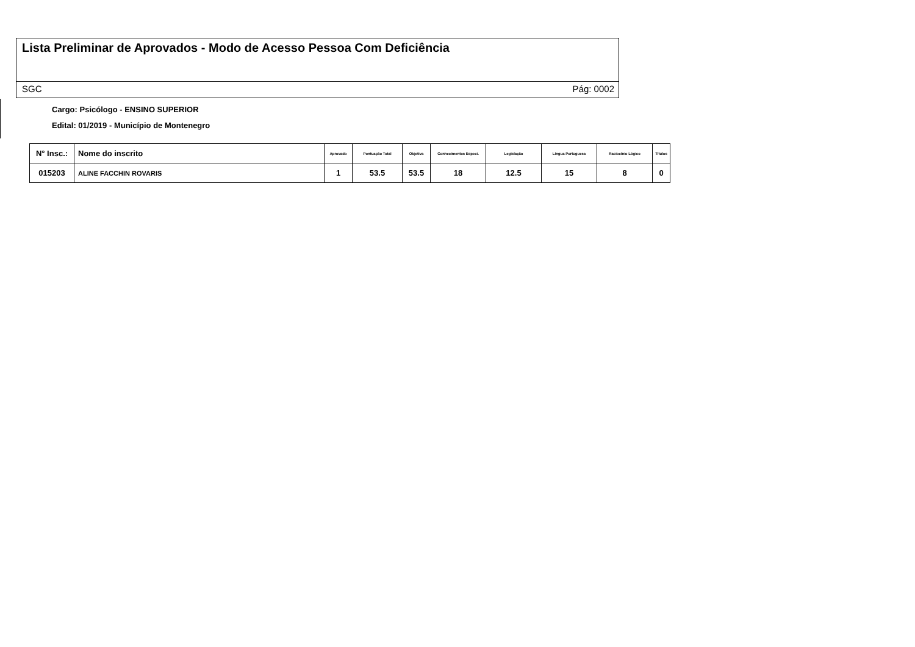Lista Preliminar de Aprovados - Modo de Acesso Pessoa Com Deficiência
SGC Pág: 0002
Cargo: Psicólogo - ENSINO SUPERIOR
Edital: 01/2019 - Município de Montenegro
| N° Insc.: | Nome do inscrito | Aprovado | Pontuação Total | Objetiva | Conhecimentos Especi. | Legislação | Língua Portuguesa | Raciocínio Lógico | Títulos |
| --- | --- | --- | --- | --- | --- | --- | --- | --- | --- |
| 015203 | ALINE FACCHIN ROVARIS | 1 | 53.5 | 53.5 | 18 | 12.5 | 15 | 8 | 0 |